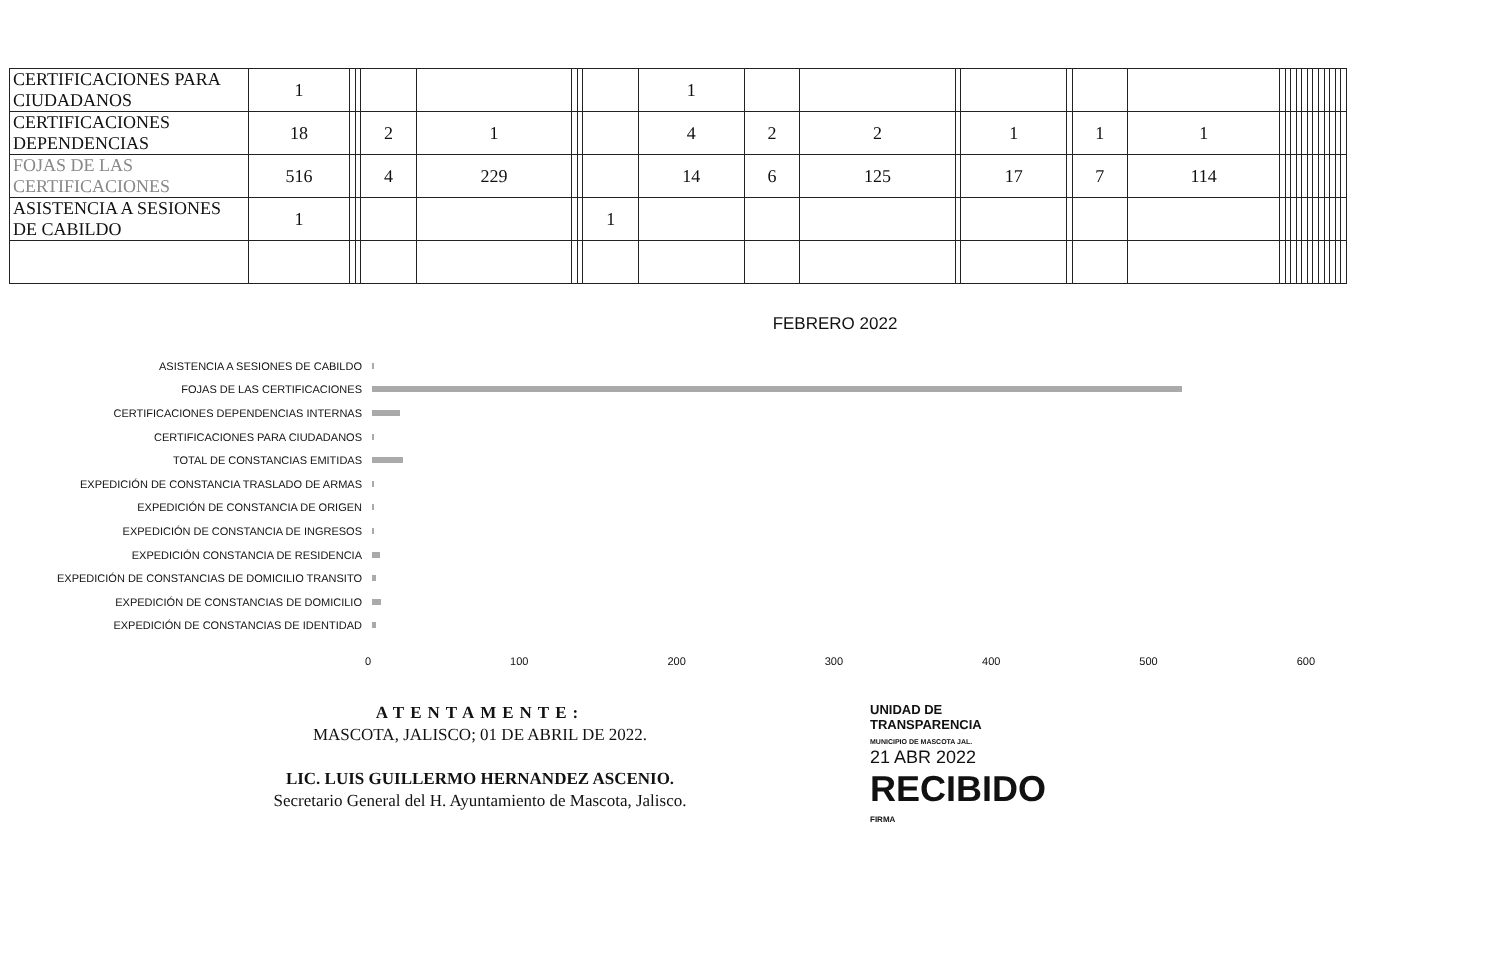| CERTIFICACIONES PARA CIUDADANOS | 1 | | | | | | | | 1 | | | | | | | | | | | | | | | | | | | |
| CERTIFICACIONES DEPENDENCIAS | 18 | | | 2 | 1 | | | | 4 | 2 | 2 | | 1 | | 1 | 1 | | | | | | | | | | | | |
| FOJAS DE LAS CERTIFICACIONES | 516 | | | 4 | 229 | | | | 14 | 6 | 125 | | 17 | | 7 | 114 | | | | | | | | | | | | |
| ASISTENCIA A SESIONES DE CABILDO | 1 | | | | | | | 1 | | | | | | | | | | | | | | | | | | | | |
FEBRERO 2022
ASISTENCIA A SESIONES DE CABILDO
FOJAS DE LAS CERTIFICACIONES
CERTIFICACIONES DEPENDENCIAS INTERNAS
CERTIFICACIONES PARA CIUDADANOS
TOTAL DE CONSTANCIAS EMITIDAS
EXPEDICIÓN DE CONSTANCIA TRASLADO DE ARMAS
EXPEDICIÓN DE CONSTANCIA DE ORIGEN
EXPEDICIÓN DE CONSTANCIA DE INGRESOS
EXPEDICIÓN CONSTANCIA DE RESIDENCIA
EXPEDICIÓN DE CONSTANCIAS DE DOMICILIO TRANSITO
EXPEDICIÓN DE CONSTANCIAS DE DOMICILIO
EXPEDICIÓN DE CONSTANCIAS DE IDENTIDAD
0 100 200 300 400 500 600
ATENTAMENTE:
MASCOTA, JALISCO; 01 DE ABRIL DE 2022.
LIC. LUIS GUILLERMO HERNANDEZ ASCENIO.
Secretario General del H. Ayuntamiento de Mascota, Jalisco.
UNIDAD DE
TRANSPARENCIA
MUNICIPIO DE MASCOTA JAL.
21 ABR 2022
RECIBIDO
FIRMA